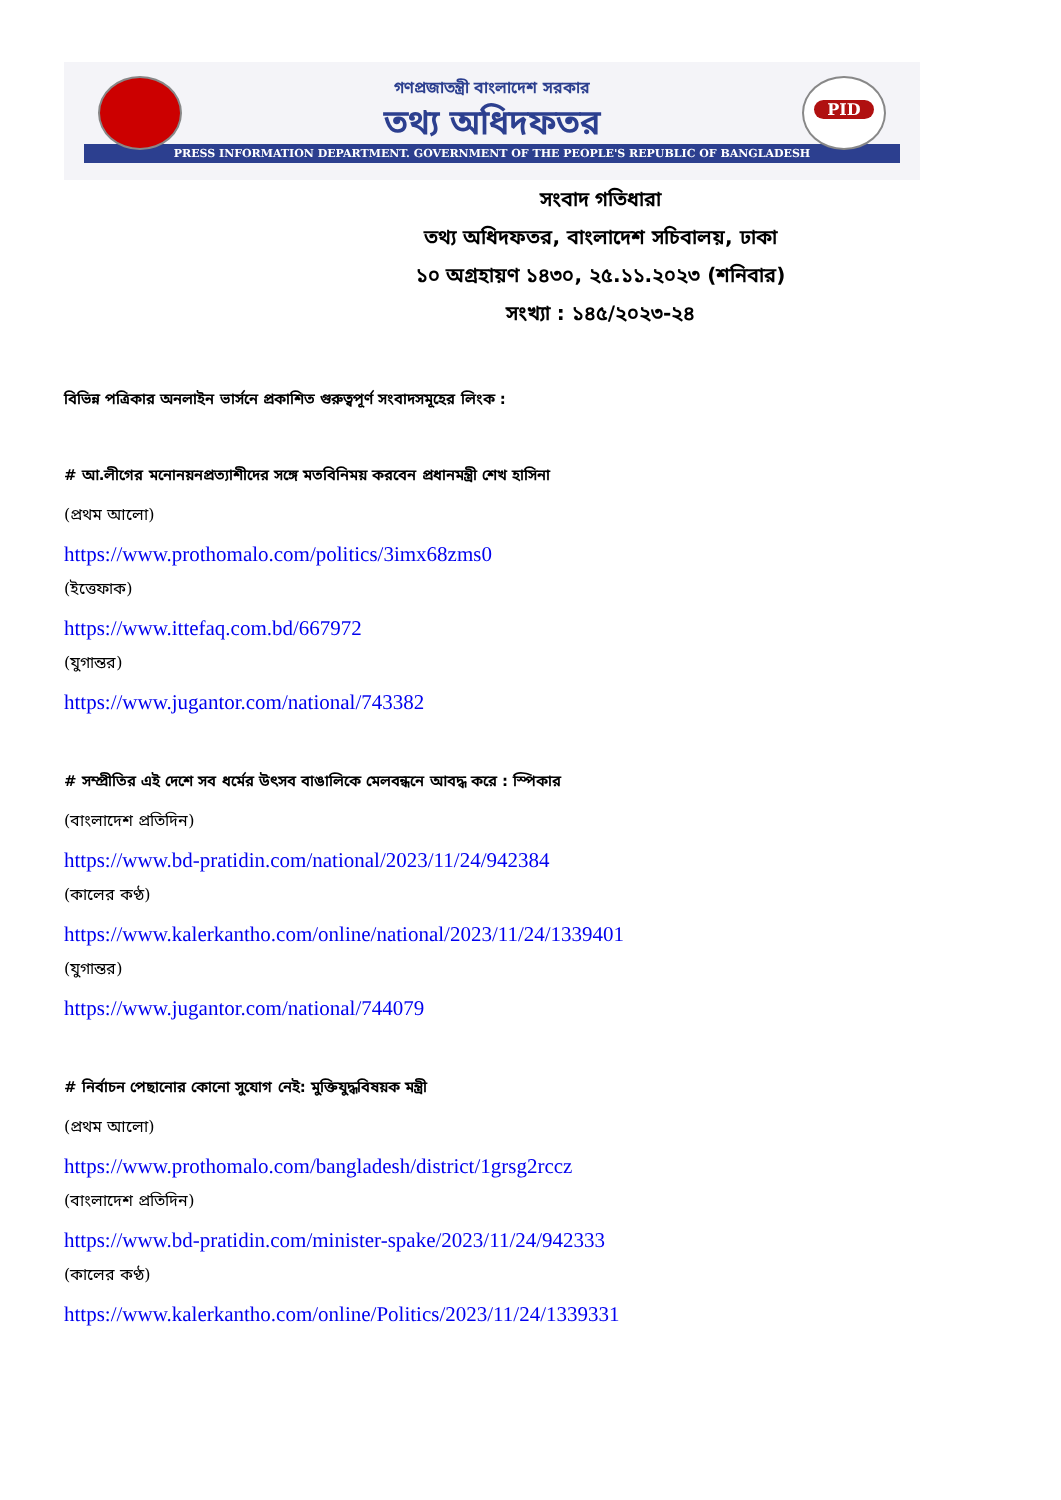PID
গণপ্রজাতন্ত্রী বাংলাদেশ সরকার
তথ্য অধিদফতর
PRESS INFORMATION DEPARTMENT. GOVERNMENT OF THE PEOPLE'S REPUBLIC OF BANGLADESH
সংবাদ গতিধারা
তথ্য অধিদফতর, বাংলাদেশ সচিবালয়, ঢাকা
১০ অগ্রহায়ণ ১৪৩০, ২৫.১১.২০২৩ (শনিবার)
সংখ্যা : ১৪৫/২০২৩-২৪
বিভিন্ন পত্রিকার অনলাইন ভার্সনে প্রকাশিত গুরুত্বপূর্ণ সংবাদসমূহের লিংক :
# আ.লীগের মনোনয়নপ্রত্যাশীদের সঙ্গে মতবিনিময় করবেন প্রধানমন্ত্রী শেখ হাসিনা
(প্রথম আলো)
https://www.prothomalo.com/politics/3imx68zms0
(ইত্তেফাক)
https://www.ittefaq.com.bd/667972
(যুগান্তর)
https://www.jugantor.com/national/743382
# সম্প্রীতির এই দেশে সব ধর্মের উৎসব বাঙালিকে মেলবন্ধনে আবদ্ধ করে : স্পিকার
(বাংলাদেশ প্রতিদিন)
https://www.bd-pratidin.com/national/2023/11/24/942384
(কালের কণ্ঠ)
https://www.kalerkantho.com/online/national/2023/11/24/1339401
(যুগান্তর)
https://www.jugantor.com/national/744079
# নির্বাচন পেছানোর কোনো সুযোগ নেই: মুক্তিযুদ্ধবিষয়ক মন্ত্রী
(প্রথম আলো)
https://www.prothomalo.com/bangladesh/district/1grsg2rccz
(বাংলাদেশ প্রতিদিন)
https://www.bd-pratidin.com/minister-spake/2023/11/24/942333
(কালের কণ্ঠ)
https://www.kalerkantho.com/online/Politics/2023/11/24/1339331